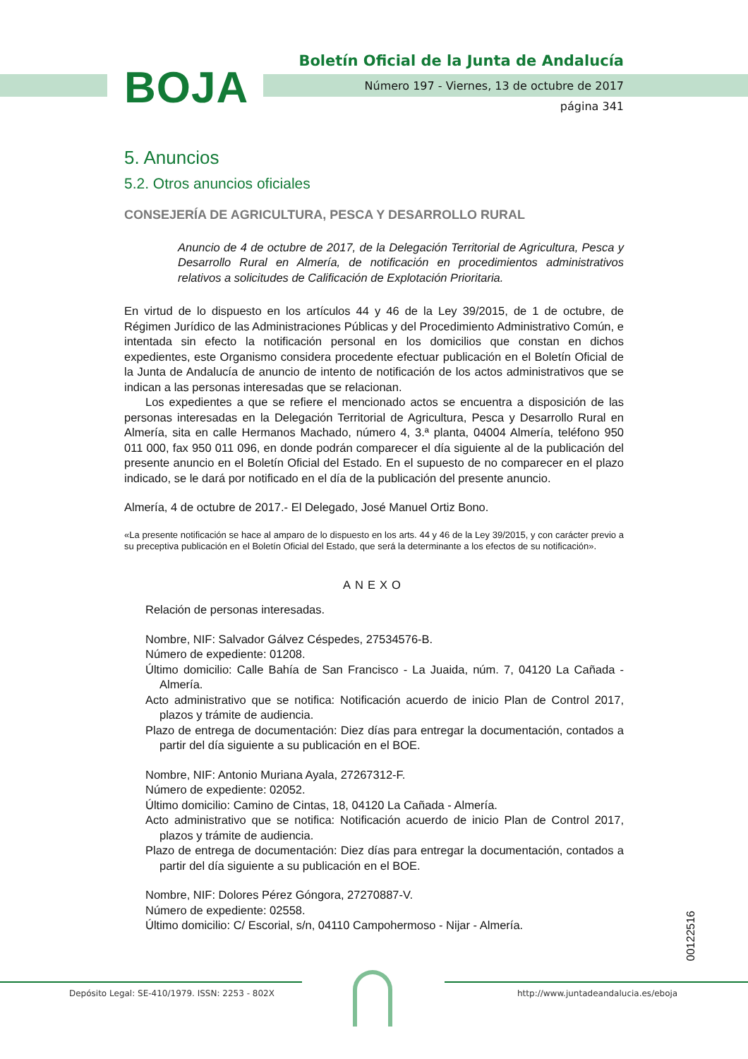BOJA
Boletín Oficial de la Junta de Andalucía
Número 197 - Viernes, 13 de octubre de 2017
página 341
5. Anuncios
5.2. Otros anuncios oficiales
CONSEJERÍA DE AGRICULTURA, PESCA Y DESARROLLO RURAL
Anuncio de 4 de octubre de 2017, de la Delegación Territorial de Agricultura, Pesca y Desarrollo Rural en Almería, de notificación en procedimientos administrativos relativos a solicitudes de Calificación de Explotación Prioritaria.
En virtud de lo dispuesto en los artículos 44 y 46 de la Ley 39/2015, de 1 de octubre, de Régimen Jurídico de las Administraciones Públicas y del Procedimiento Administrativo Común, e intentada sin efecto la notificación personal en los domicilios que constan en dichos expedientes, este Organismo considera procedente efectuar publicación en el Boletín Oficial de la Junta de Andalucía de anuncio de intento de notificación de los actos administrativos que se indican a las personas interesadas que se relacionan.
Los expedientes a que se refiere el mencionado actos se encuentra a disposición de las personas interesadas en la Delegación Territorial de Agricultura, Pesca y Desarrollo Rural en Almería, sita en calle Hermanos Machado, número 4, 3.ª planta, 04004 Almería, teléfono 950 011 000, fax 950 011 096, en donde podrán comparecer el día siguiente al de la publicación del presente anuncio en el Boletín Oficial del Estado. En el supuesto de no comparecer en el plazo indicado, se le dará por notificado en el día de la publicación del presente anuncio.
Almería, 4 de octubre de 2017.- El Delegado, José Manuel Ortiz Bono.
«La presente notificación se hace al amparo de lo dispuesto en los arts. 44 y 46 de la Ley 39/2015, y con carácter previo a su preceptiva publicación en el Boletín Oficial del Estado, que será la determinante a los efectos de su notificación».
ANEXO
Relación de personas interesadas.
Nombre, NIF: Salvador Gálvez Céspedes, 27534576-B.
Número de expediente: 01208.
Último domicilio: Calle Bahía de San Francisco - La Juaida, núm. 7, 04120 La Cañada - Almería.
Acto administrativo que se notifica: Notificación acuerdo de inicio Plan de Control 2017, plazos y trámite de audiencia.
Plazo de entrega de documentación: Diez días para entregar la documentación, contados a partir del día siguiente a su publicación en el BOE.
Nombre, NIF: Antonio Muriana Ayala, 27267312-F.
Número de expediente: 02052.
Último domicilio: Camino de Cintas, 18, 04120 La Cañada - Almería.
Acto administrativo que se notifica: Notificación acuerdo de inicio Plan de Control 2017, plazos y trámite de audiencia.
Plazo de entrega de documentación: Diez días para entregar la documentación, contados a partir del día siguiente a su publicación en el BOE.
Nombre, NIF: Dolores Pérez Góngora, 27270887-V.
Número de expediente: 02558.
Último domicilio: C/ Escorial, s/n, 04110 Campohermoso - Nijar - Almería.
00122516
Depósito Legal: SE-410/1979. ISSN: 2253 - 802X http://www.juntadeandalucia.es/eboja